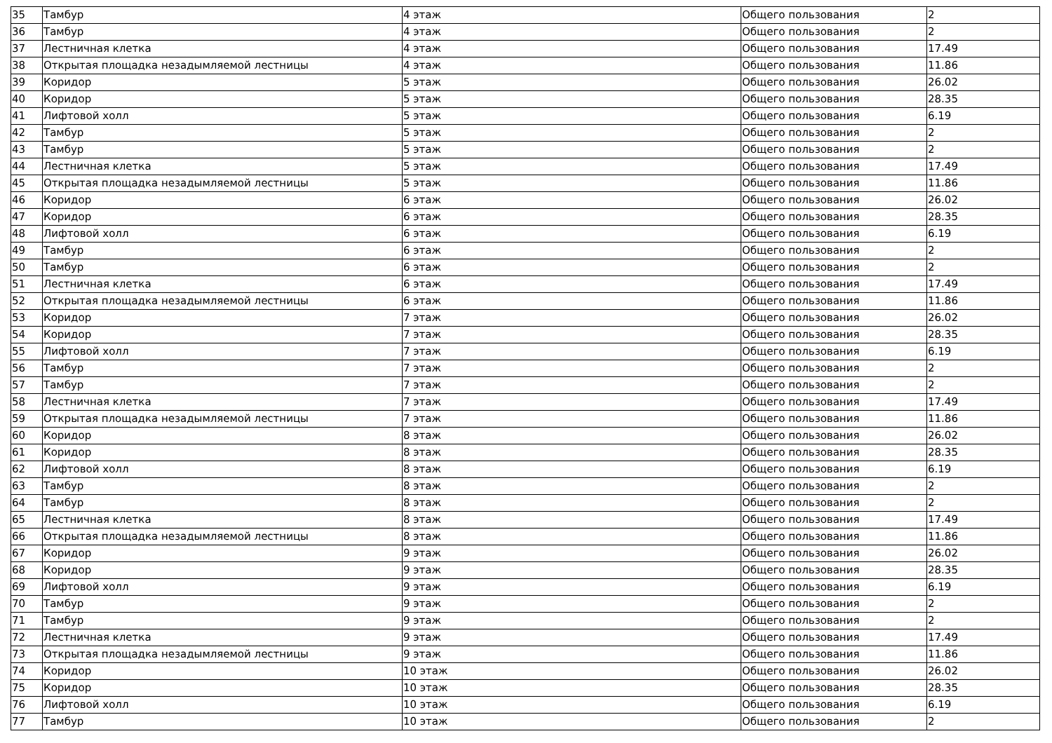| 35 | Тамбур | 4 этаж | Общего пользования | 2 |
| 36 | Тамбур | 4 этаж | Общего пользования | 2 |
| 37 | Лестничная клетка | 4 этаж | Общего пользования | 17.49 |
| 38 | Открытая площадка незадымляемой лестницы | 4 этаж | Общего пользования | 11.86 |
| 39 | Коридор | 5 этаж | Общего пользования | 26.02 |
| 40 | Коридор | 5 этаж | Общего пользования | 28.35 |
| 41 | Лифтовой холл | 5 этаж | Общего пользования | 6.19 |
| 42 | Тамбур | 5 этаж | Общего пользования | 2 |
| 43 | Тамбур | 5 этаж | Общего пользования | 2 |
| 44 | Лестничная клетка | 5 этаж | Общего пользования | 17.49 |
| 45 | Открытая площадка незадымляемой лестницы | 5 этаж | Общего пользования | 11.86 |
| 46 | Коридор | 6 этаж | Общего пользования | 26.02 |
| 47 | Коридор | 6 этаж | Общего пользования | 28.35 |
| 48 | Лифтовой холл | 6 этаж | Общего пользования | 6.19 |
| 49 | Тамбур | 6 этаж | Общего пользования | 2 |
| 50 | Тамбур | 6 этаж | Общего пользования | 2 |
| 51 | Лестничная клетка | 6 этаж | Общего пользования | 17.49 |
| 52 | Открытая площадка незадымляемой лестницы | 6 этаж | Общего пользования | 11.86 |
| 53 | Коридор | 7 этаж | Общего пользования | 26.02 |
| 54 | Коридор | 7 этаж | Общего пользования | 28.35 |
| 55 | Лифтовой холл | 7 этаж | Общего пользования | 6.19 |
| 56 | Тамбур | 7 этаж | Общего пользования | 2 |
| 57 | Тамбур | 7 этаж | Общего пользования | 2 |
| 58 | Лестничная клетка | 7 этаж | Общего пользования | 17.49 |
| 59 | Открытая площадка незадымляемой лестницы | 7 этаж | Общего пользования | 11.86 |
| 60 | Коридор | 8 этаж | Общего пользования | 26.02 |
| 61 | Коридор | 8 этаж | Общего пользования | 28.35 |
| 62 | Лифтовой холл | 8 этаж | Общего пользования | 6.19 |
| 63 | Тамбур | 8 этаж | Общего пользования | 2 |
| 64 | Тамбур | 8 этаж | Общего пользования | 2 |
| 65 | Лестничная клетка | 8 этаж | Общего пользования | 17.49 |
| 66 | Открытая площадка незадымляемой лестницы | 8 этаж | Общего пользования | 11.86 |
| 67 | Коридор | 9 этаж | Общего пользования | 26.02 |
| 68 | Коридор | 9 этаж | Общего пользования | 28.35 |
| 69 | Лифтовой холл | 9 этаж | Общего пользования | 6.19 |
| 70 | Тамбур | 9 этаж | Общего пользования | 2 |
| 71 | Тамбур | 9 этаж | Общего пользования | 2 |
| 72 | Лестничная клетка | 9 этаж | Общего пользования | 17.49 |
| 73 | Открытая площадка незадымляемой лестницы | 9 этаж | Общего пользования | 11.86 |
| 74 | Коридор | 10 этаж | Общего пользования | 26.02 |
| 75 | Коридор | 10 этаж | Общего пользования | 28.35 |
| 76 | Лифтовой холл | 10 этаж | Общего пользования | 6.19 |
| 77 | Тамбур | 10 этаж | Общего пользования | 2 |